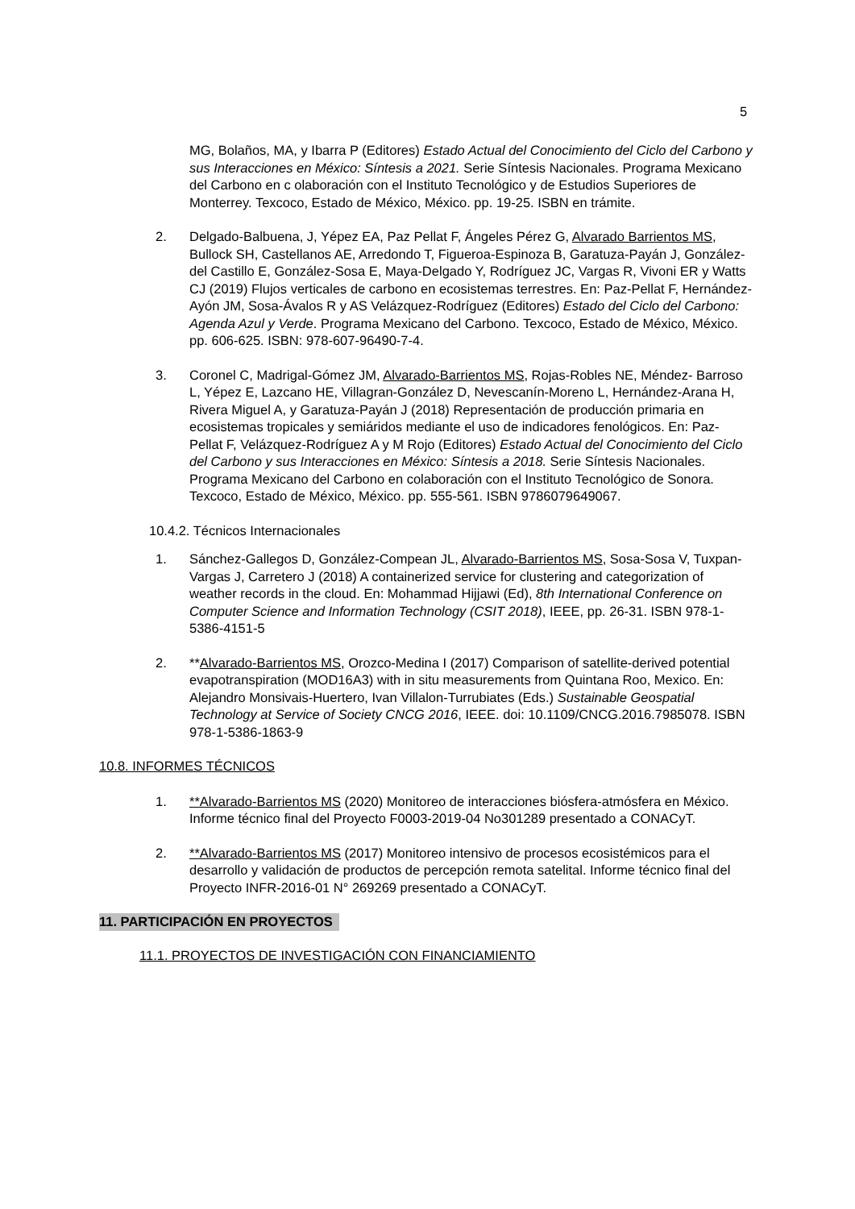5
MG, Bolaños, MA, y Ibarra P (Editores) Estado Actual del Conocimiento del Ciclo del Carbono y sus Interacciones en México: Síntesis a 2021. Serie Síntesis Nacionales. Programa Mexicano del Carbono en c olaboración con el Instituto Tecnológico y de Estudios Superiores de Monterrey. Texcoco, Estado de México, México. pp. 19-25. ISBN en trámite.
2. Delgado-Balbuena, J, Yépez EA, Paz Pellat F, Ángeles Pérez G, Alvarado Barrientos MS, Bullock SH, Castellanos AE, Arredondo T, Figueroa-Espinoza B, Garatuza-Payán J, González- del Castillo E, González-Sosa E, Maya-Delgado Y, Rodríguez JC, Vargas R, Vivoni ER y Watts CJ (2019) Flujos verticales de carbono en ecosistemas terrestres. En: Paz-Pellat F, Hernández-Ayón JM, Sosa-Ávalos R y AS Velázquez-Rodríguez (Editores) Estado del Ciclo del Carbono: Agenda Azul y Verde. Programa Mexicano del Carbono. Texcoco, Estado de México, México. pp. 606-625. ISBN: 978-607-96490-7-4.
3. Coronel C, Madrigal-Gómez JM, Alvarado-Barrientos MS, Rojas-Robles NE, Méndez- Barroso L, Yépez E, Lazcano HE, Villagran-González D, Nevescanín-Moreno L, Hernández-Arana H, Rivera Miguel A, y Garatuza-Payán J (2018) Representación de producción primaria en ecosistemas tropicales y semiáridos mediante el uso de indicadores fenológicos. En: Paz-Pellat F, Velázquez-Rodríguez A y M Rojo (Editores) Estado Actual del Conocimiento del Ciclo del Carbono y sus Interacciones en México: Síntesis a 2018. Serie Síntesis Nacionales. Programa Mexicano del Carbono en colaboración con el Instituto Tecnológico de Sonora. Texcoco, Estado de México, México. pp. 555-561. ISBN 9786079649067.
10.4.2. Técnicos Internacionales
1. Sánchez-Gallegos D, González-Compean JL, Alvarado-Barrientos MS, Sosa-Sosa V, Tuxpan-Vargas J, Carretero J (2018) A containerized service for clustering and categorization of weather records in the cloud. En: Mohammad Hijjawi (Ed), 8th International Conference on Computer Science and Information Technology (CSIT 2018), IEEE, pp. 26-31. ISBN 978-1-5386-4151-5
2. **Alvarado-Barrientos MS, Orozco-Medina I (2017) Comparison of satellite-derived potential evapotranspiration (MOD16A3) with in situ measurements from Quintana Roo, Mexico. En: Alejandro Monsivais-Huertero, Ivan Villalon-Turrubiates (Eds.) Sustainable Geospatial Technology at Service of Society CNCG 2016, IEEE. doi: 10.1109/CNCG.2016.7985078. ISBN 978-1-5386-1863-9
10.8. INFORMES TÉCNICOS
1. **Alvarado-Barrientos MS (2020) Monitoreo de interacciones biósfera-atmósfera en México. Informe técnico final del Proyecto F0003-2019-04 No301289 presentado a CONACyT.
2. **Alvarado-Barrientos MS (2017) Monitoreo intensivo de procesos ecosistémicos para el desarrollo y validación de productos de percepción remota satelital. Informe técnico final del Proyecto INFR-2016-01 N° 269269 presentado a CONACyT.
11. PARTICIPACIÓN EN PROYECTOS
11.1. PROYECTOS DE INVESTIGACIÓN CON FINANCIAMIENTO